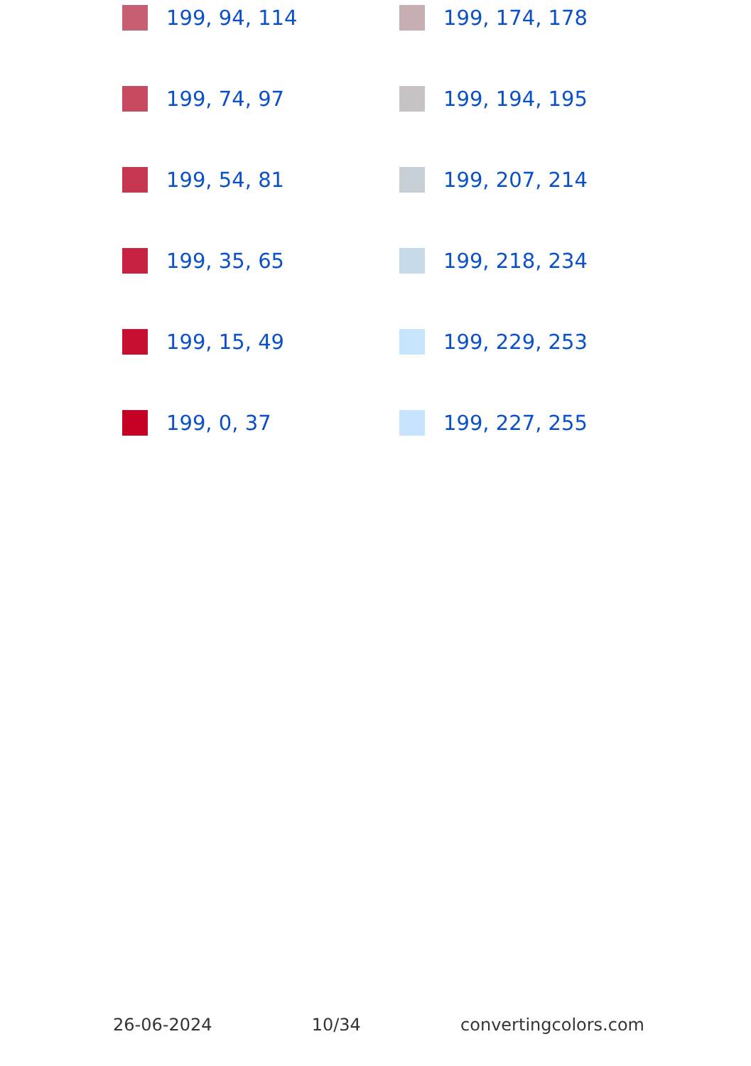199, 94, 114
199, 174, 178
199, 74, 97
199, 194, 195
199, 54, 81
199, 207, 214
199, 35, 65
199, 218, 234
199, 15, 49
199, 229, 253
199, 0, 37
199, 227, 255
26-06-2024 10/34 convertingcolors.com